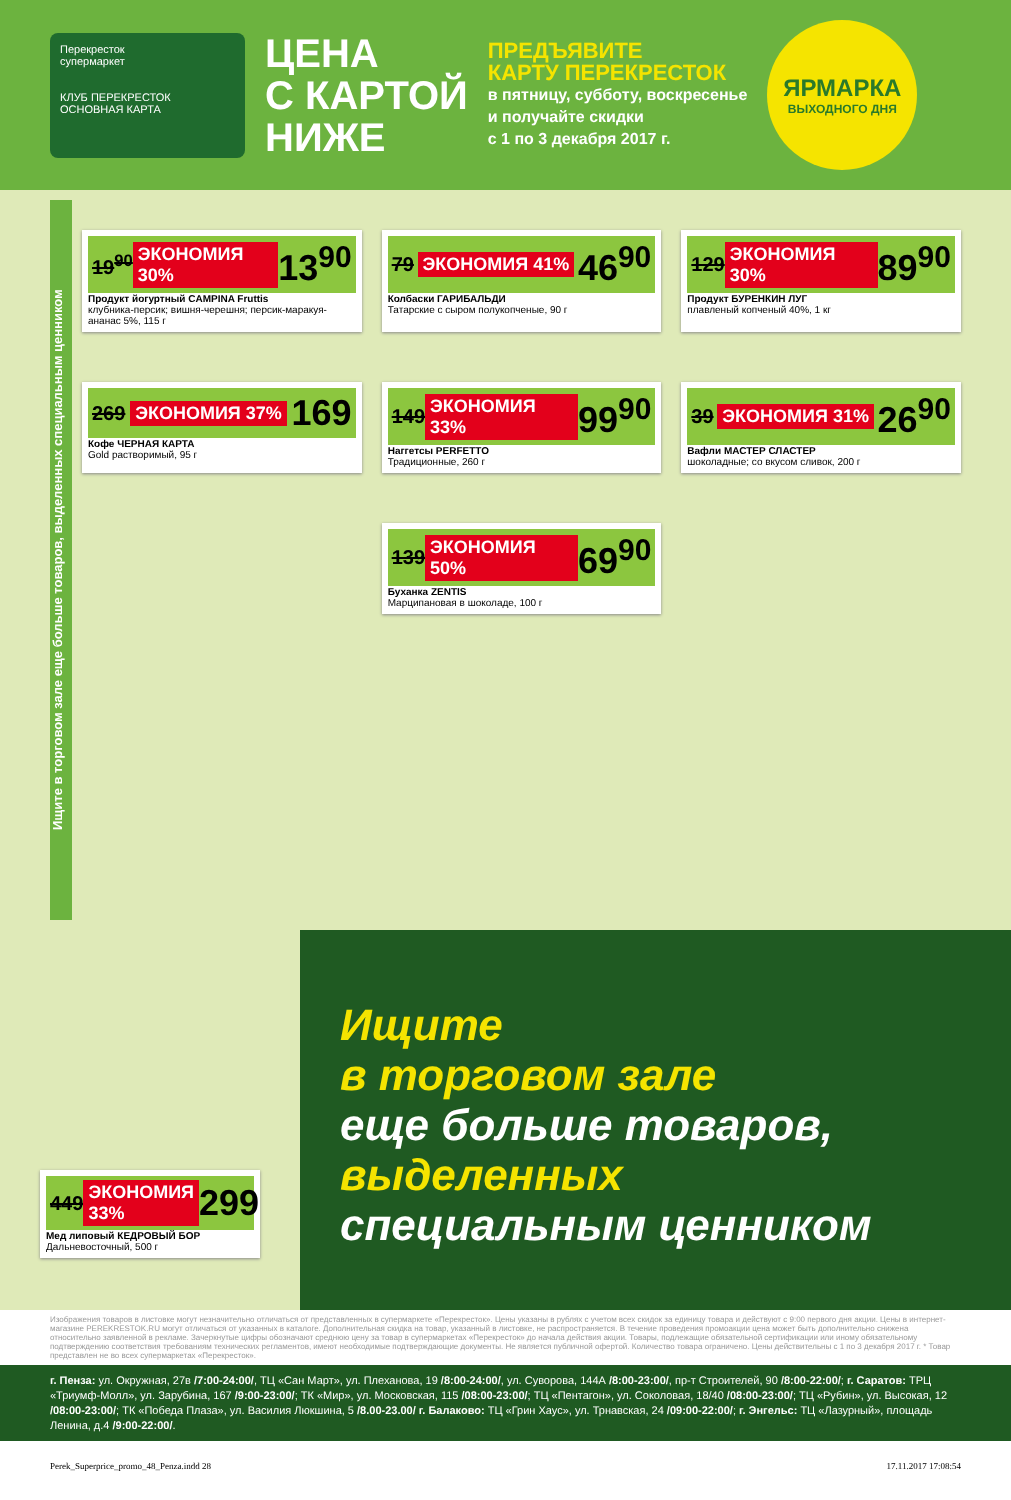Перекресток
супермаркет
КЛУБ ПЕРЕКРЕСТОК ОСНОВНАЯ КАРТА
ЦЕНА
С КАРТОЙ
НИЖЕ
ПРЕДЪЯВИТЕ
КАРТУ ПЕРЕКРЕСТОК
в пятницу, субботу, воскресенье
и получайте скидки
с 1 по 3 декабря 2017 г.
ЯРМАРКА
ВЫХОДНОГО ДНЯ
Ищите в торговом зале еще больше товаров, выделенных специальным ценником
19<sup>90</sup> ЭКОНОМИЯ 30% 13<sup>90</sup>
Продукт йогуртный CAMPINA Fruttis
клубника-персик; вишня-черешня; персик-маракуя-ананас 5%, 115 г
79 ЭКОНОМИЯ 41% 46<sup>90</sup>
Колбаски ГАРИБАЛЬДИ
Татарские с сыром полукопченые, 90 г
129 ЭКОНОМИЯ 30% 89<sup>90</sup>
Продукт БУРЕНКИН ЛУГ
плавленый копченый 40%, 1 кг
269 ЭКОНОМИЯ 37% 169
Кофе ЧЕРНАЯ КАРТА
Gold растворимый, 95 г
149 ЭКОНОМИЯ 33% 99<sup>90</sup>
Наггетсы PERFETTO
Традиционные, 260 г
39 ЭКОНОМИЯ 31% 26<sup>90</sup>
Вафли МАСТЕР СЛАСТЕР
шоколадные; со вкусом сливок, 200 г
139 ЭКОНОМИЯ 50% 69<sup>90</sup>
Буханка ZENTIS
Марципановая в шоколаде, 100 г
449 ЭКОНОМИЯ 33% 299
Мед липовый КЕДРОВЫЙ БОР
Дальневосточный, 500 г
Ищите
в торговом зале
еще больше товаров,
выделенных
специальным ценником
Изображения товаров в листовке могут незначительно отличаться от представленных в супермаркете «Перекресток». Цены указаны в рублях с учетом всех скидок за единицу товара и действуют с 9:00 первого дня акции. Цены в интернет-магазине PEREKRESTOK.RU могут отличаться от указанных в каталоге. Дополнительная скидка на товар, указанный в листовке, не распространяется. В течение проведения промоакции цена может быть дополнительно снижена относительно заявленной в рекламе. Зачеркнутые цифры обозначают среднюю цену за товар в супермаркетах «Перекресток» до начала действия акции. Товары, подлежащие обязательной сертификации или иному обязательному подтверждению соответствия требованиям технических регламентов, имеют необходимые подтверждающие документы. Не является публичной офертой. Количество товара ограничено. Цены действительны с 1 по 3 декабря 2017 г. * Товар представлен не во всех супермаркетах «Перекресток».
г. Пенза: ул. Окружная, 27в /7:00-24:00/, ТЦ «Сан Март», ул. Плеханова, 19 /8:00-24:00/, ул. Суворова, 144А /8:00-23:00/, пр-т Строителей, 90 /8:00-22:00/; г. Саратов: ТРЦ «Триумф-Молл», ул. Зарубина, 167 /9:00-23:00/; ТК «Мир», ул. Московская, 115 /08:00-23:00/; ТЦ «Пентагон», ул. Соколовая, 18/40 /08:00-23:00/; ТЦ «Рубин», ул. Высокая, 12 /08:00-23:00/; ТК «Победа Плаза», ул. Василия Люкшина, 5 /8.00-23.00/ г. Балаково: ТЦ «Грин Хаус», ул. Трнавская, 24 /09:00-22:00/; г. Энгельс: ТЦ «Лазурный», площадь Ленина, д.4 /9:00-22:00/.
Perek_Superprice_promo_48_Penza.indd 28 17.11.2017 17:08:54